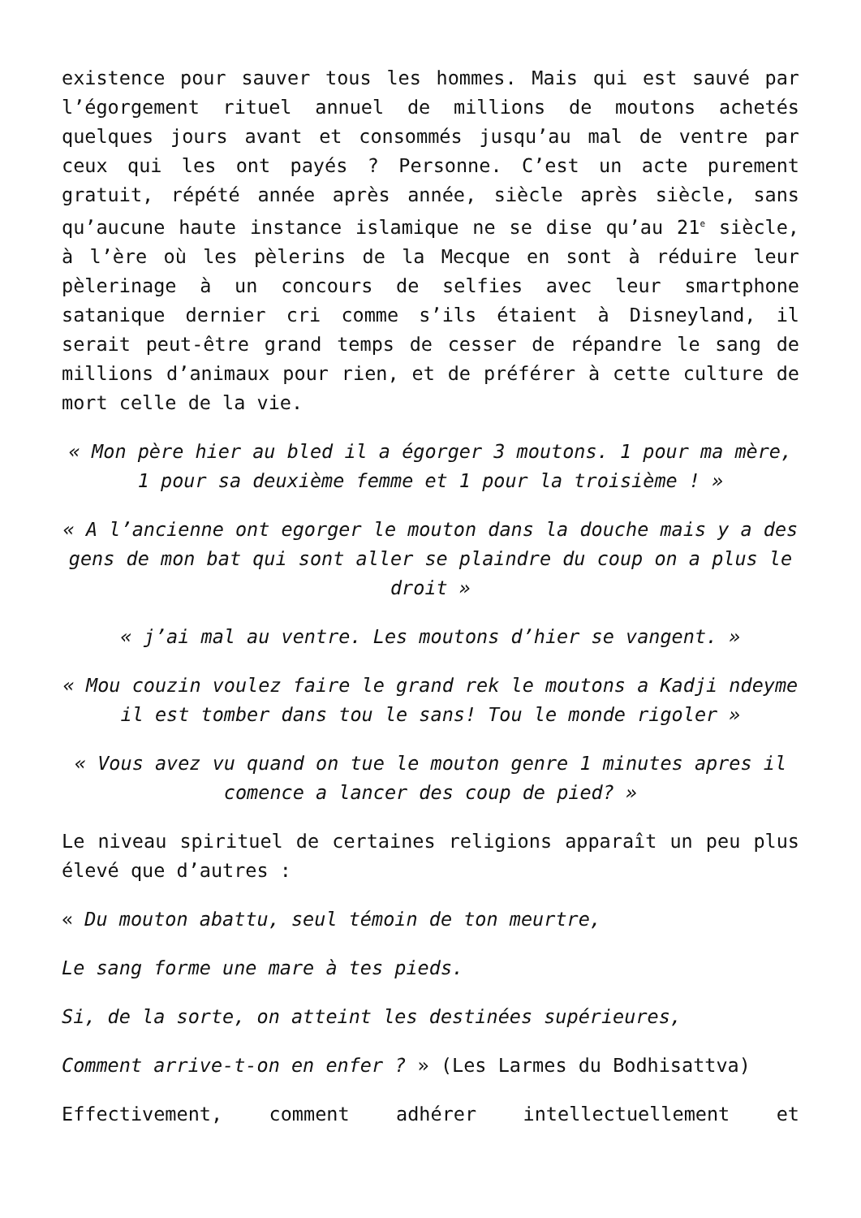existence pour sauver tous les hommes. Mais qui est sauvé par l’égorgement rituel annuel de millions de moutons achetés quelques jours avant et consommés jusqu’au mal de ventre par ceux qui les ont payés ? Personne. C’est un acte purement gratuit, répété année après année, siècle après siècle, sans qu’aucune haute instance islamique ne se dise qu’au 21<sup>e</sup> siècle, à l’ère où les pèlerins de la Mecque en sont à réduire leur pèlerinage à un concours de selfies avec leur smartphone satanique dernier cri comme s’ils étaient à Disneyland, il serait peut-être grand temps de cesser de répandre le sang de millions d’animaux pour rien, et de préférer à cette culture de mort celle de la vie.
« Mon père hier au bled il a égorger 3 moutons. 1 pour ma mère, 1 pour sa deuxième femme et 1 pour la troisième ! »
« A l’ancienne ont egorger le mouton dans la douche mais y a des gens de mon bat qui sont aller se plaindre du coup on a plus le droit »
« j’ai mal au ventre. Les moutons d’hier se vangent. »
« Mou couzin voulez faire le grand rek le moutons a Kadji ndeyme il est tomber dans tou le sans! Tou le monde rigoler »
« Vous avez vu quand on tue le mouton genre 1 minutes apres il comence a lancer des coup de pied? »
Le niveau spirituel de certaines religions apparaît un peu plus élevé que d’autres :
« Du mouton abattu, seul témoin de ton meurtre,
Le sang forme une mare à tes pieds.
Si, de la sorte, on atteint les destinées supérieures,
Comment arrive-t-on en enfer ? » (Les Larmes du Bodhisattva)
Effectivement, comment adhérer intellectuellement et